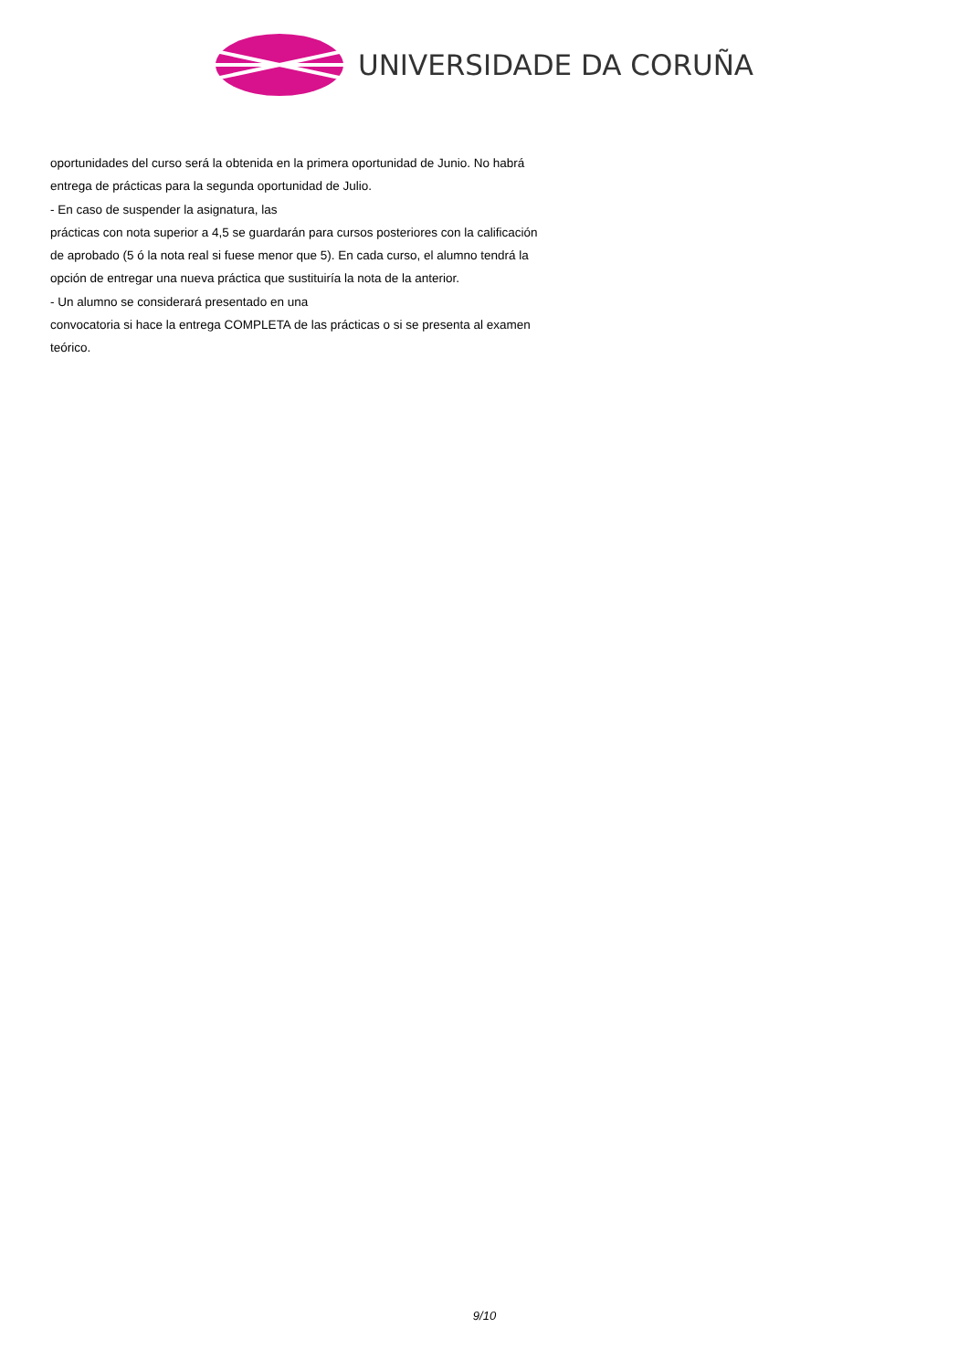UNIVERSIDADE DA CORUÑA
oportunidades del curso será la obtenida en la primera oportunidad de Junio. No habrá entrega de prácticas para la segunda oportunidad de Julio.
- En caso de suspender la asignatura, las
prácticas con nota superior a 4,5 se guardarán para cursos posteriores con la calificación de aprobado (5 ó la nota real si fuese menor que 5). En cada curso, el alumno tendrá la opción de entregar una nueva práctica que sustituiría la nota de la anterior.
- Un alumno se considerará presentado en una
convocatoria si hace la entrega COMPLETA de las prácticas o si se presenta al examen teórico.
9/10